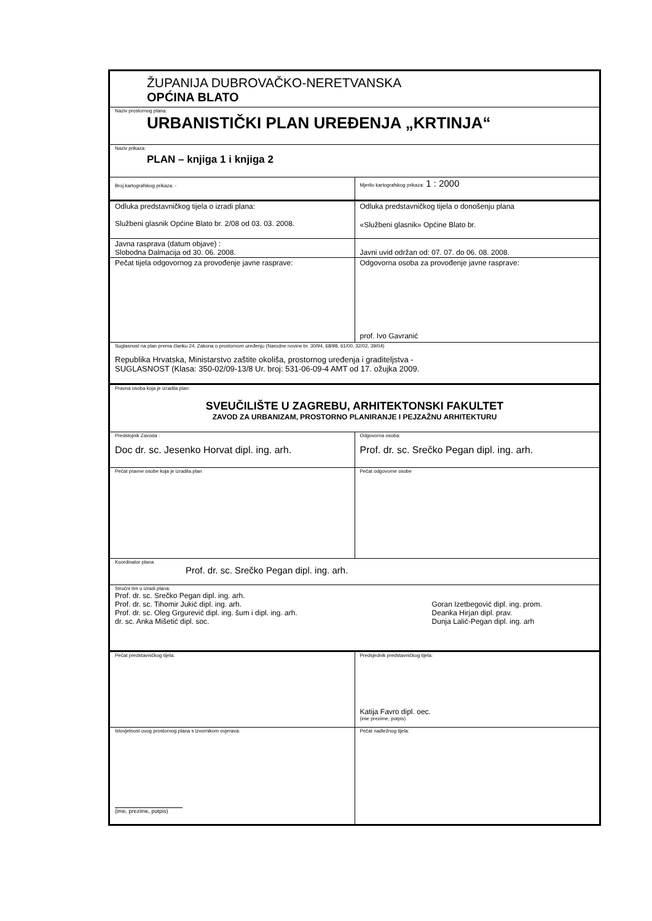| ŽUPANIJA DUBROVAČKO-NERETVANSKA OPĆINA BLATO | |
| Naziv prostornog plana: URBANISTIČKI PLAN UREĐENJA „KRTINJA“ | |
| Naziv prikaza: PLAN – knjiga 1 i knjiga 2 | |
| Broj kartografskog prikaza: - | Mjerilo kartografskog prikaza: 1 : 2000 |
| Odluka predstavničkog tijela o izradi plana: Službeni glasnik Općine Blato br. 2/08 od 03. 03. 2008. | Odluka predstavničkog tijela o donošenju plana «Službeni glasnik» Općine Blato br. |
| Javna rasprava (datum objave) : Slobodna Dalmacija od 30. 06. 2008. | Javni uvid održan od: 07. 07. do 06. 08. 2008. |
| Pečat tijela odgovornog za provođenje javne rasprave: | Odgovorna osoba za provođenje javne rasprave: prof. Ivo Gavranić |
| Suglasnost na plan prema članku 24. Zakona o prostornom uređenju (Narodne novine br. 30/94, 68/98, 61/00, 32/02, 39/04) Republika Hrvatska, Ministarstvo zaštite okoliša, prostornog uređenja i graditeljstva - SUGLASNOST (Klasa: 350-02/09-13/8 Ur. broj: 531-06-09-4 AMT od 17. ožujka 2009. | |
| Pravna osoba koja je izradila plan: SVEUČILIŠTE U ZAGREBU, ARHITEKTONSKI FAKULTET ZAVOD ZA URBANIZAM, PROSTORNO PLANIRANJE I PEJZAŽNU ARHITEKTURU | |
| Predstojnik Zavoda : Doc dr. sc. Jesenko Horvat dipl. ing. arh. | Odgovorna osoba: Prof. dr. sc. Srečko Pegan dipl. ing. arh. |
| Pečat pravne osobe koja je izradila plan | Pečat odgovorne osobe |
| Koordinator plana Prof. dr. sc. Srečko Pegan dipl. ing. arh. | |
| Stručni tim u izradi plana: Prof. dr. sc. Srečko Pegan dipl. ing. arh. Prof. dr. sc. Tihomir Jukić dipl. ing. arh. Prof. dr. sc. Oleg Grgurević dipl. ing. šum i dipl. ing. arh. dr. sc. Anka Mišetić dipl. soc. Goran Izetbegović dipl. ing. prom. Deanka Hirjan dipl. prav. Dunja Lalić-Pegan dipl. ing. arh | |
| Pečat predstavničkog tijela: | Predsjednik predstavničkog tijela: Katija Favro dipl. oec. (ime prezime, potpis) |
| Istovjetnost ovog prostornog plana s izvornikom ovjerava: (ime, prezime, potpis) | Pečat nadležnog tijela: |